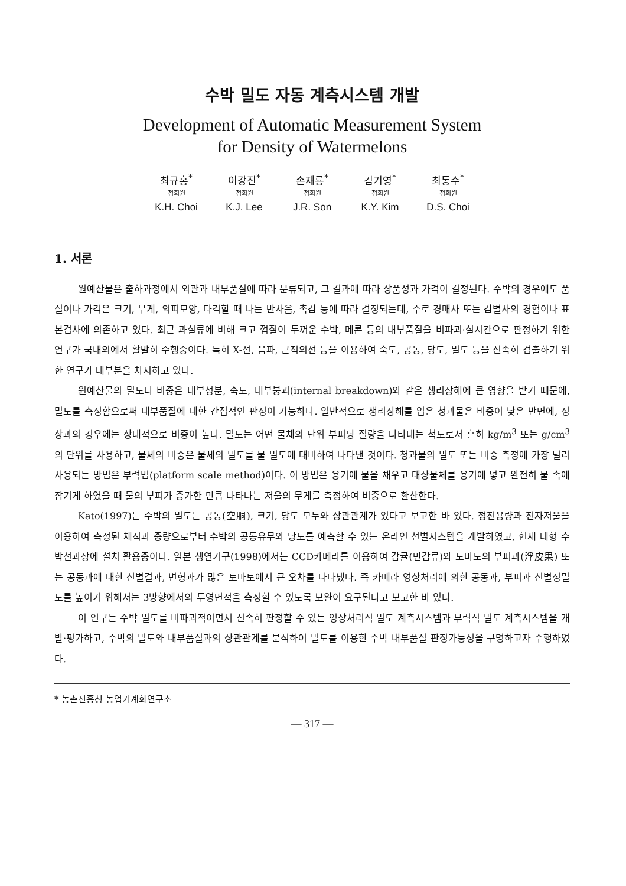수박 밀도 자동 계측시스템 개발
Development of Automatic Measurement System
for Density of Watermelons
최규홍<sup>*</sup>
정회원
K.H. Choi
이강진<sup>*</sup>
정회원
K.J. Lee
손재룡<sup>*</sup>
정회원
J.R. Son
김기영<sup>*</sup>
정회원
K.Y. Kim
최동수<sup>*</sup>
정회원
D.S. Choi
1. 서론
원예산물은 출하과정에서 외관과 내부품질에 따라 분류되고, 그 결과에 따라 상품성과 가격이 결정된다. 수박의 경우에도 품질이나 가격은 크기, 무게, 외피모양, 타격할 때 나는 반사음, 촉감 등에 따라 결정되는데, 주로 경매사 또는 감별사의 경험이나 표본검사에 의존하고 있다. 최근 과실류에 비해 크고 껍질이 두꺼운 수박, 메론 등의 내부품질을 비파괴·실시간으로 판정하기 위한 연구가 국내외에서 활발히 수행중이다. 특히 X-선, 음파, 근적외선 등을 이용하여 숙도, 공동, 당도, 밀도 등을 신속히 검출하기 위한 연구가 대부분을 차지하고 있다.
원예산물의 밀도나 비중은 내부성분, 숙도, 내부붕괴(internal breakdown)와 같은 생리장해에 큰 영향을 받기 때문에, 밀도를 측정함으로써 내부품질에 대한 간접적인 판정이 가능하다. 일반적으로 생리장해를 입은 청과물은 비중이 낮은 반면에, 정상과의 경우에는 상대적으로 비중이 높다. 밀도는 어떤 물체의 단위 부피당 질량을 나타내는 척도로서 흔히 kg/m<sup>3</sup> 또는 g/cm<sup>3</sup>의 단위를 사용하고, 물체의 비중은 물체의 밀도를 물 밀도에 대비하여 나타낸 것이다. 청과물의 밀도 또는 비중 측정에 가장 널리 사용되는 방법은 부력법(platform scale method)이다. 이 방법은 용기에 물을 채우고 대상물체를 용기에 넣고 완전히 물 속에 잠기게 하였을 때 물의 부피가 증가한 만큼 나타나는 저울의 무게를 측정하여 비중으로 환산한다.
Kato(1997)는 수박의 밀도는 공동(空胴), 크기, 당도 모두와 상관관계가 있다고 보고한 바 있다. 정전용량과 전자저울을 이용하여 측정된 체적과 중량으로부터 수박의 공동유무와 당도를 예측할 수 있는 온라인 선별시스템을 개발하였고, 현재 대형 수박선과장에 설치 활용중이다. 일본 생연기구(1998)에서는 CCD카메라를 이용하여 감귤(만감류)와 토마토의 부피과(浮皮果) 또는 공동과에 대한 선별결과, 변형과가 많은 토마토에서 큰 오차를 나타냈다. 즉 카메라 영상처리에 의한 공동과, 부피과 선별정밀도를 높이기 위해서는 3방향에서의 투영면적을 측정할 수 있도록 보완이 요구된다고 보고한 바 있다.
이 연구는 수박 밀도를 비파괴적이면서 신속히 판정할 수 있는 영상처리식 밀도 계측시스템과 부력식 밀도 계측시스템을 개발·평가하고, 수박의 밀도와 내부품질과의 상관관계를 분석하여 밀도를 이용한 수박 내부품질 판정가능성을 구명하고자 수행하였다.
* 농촌진흥청 농업기계화연구소
— 317 —